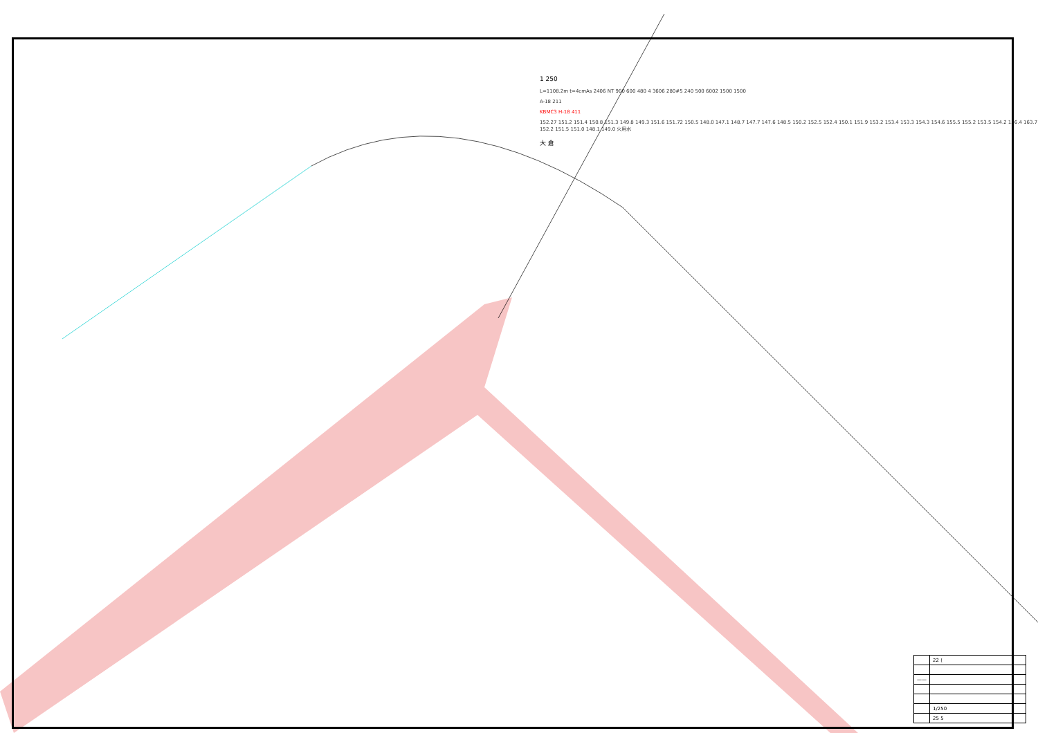1 250
L=1108.2m t=4cmAs 2406 NT 900 600 480 4 3606 280#5 240 500 6002 1500 1500
A-18 211
KBMC3 H-18 411
152.27 151.2 151.4 150.8 151.3 149.8 149.3 151.6 151.72 150.5 148.0 147.1 148.7 147.7 147.6 148.5 150.2 152.5 152.4 150.1 151.9 153.2 153.4 153.3 154.3 154.6 155.5 155.2 153.5 154.2 156.4 163.7 152.2 151.5 151.0 148.1 149.0 火用水
大 倉
| | 22 ( |
| —— | |
| | 1/250 |
| | 25 5 |